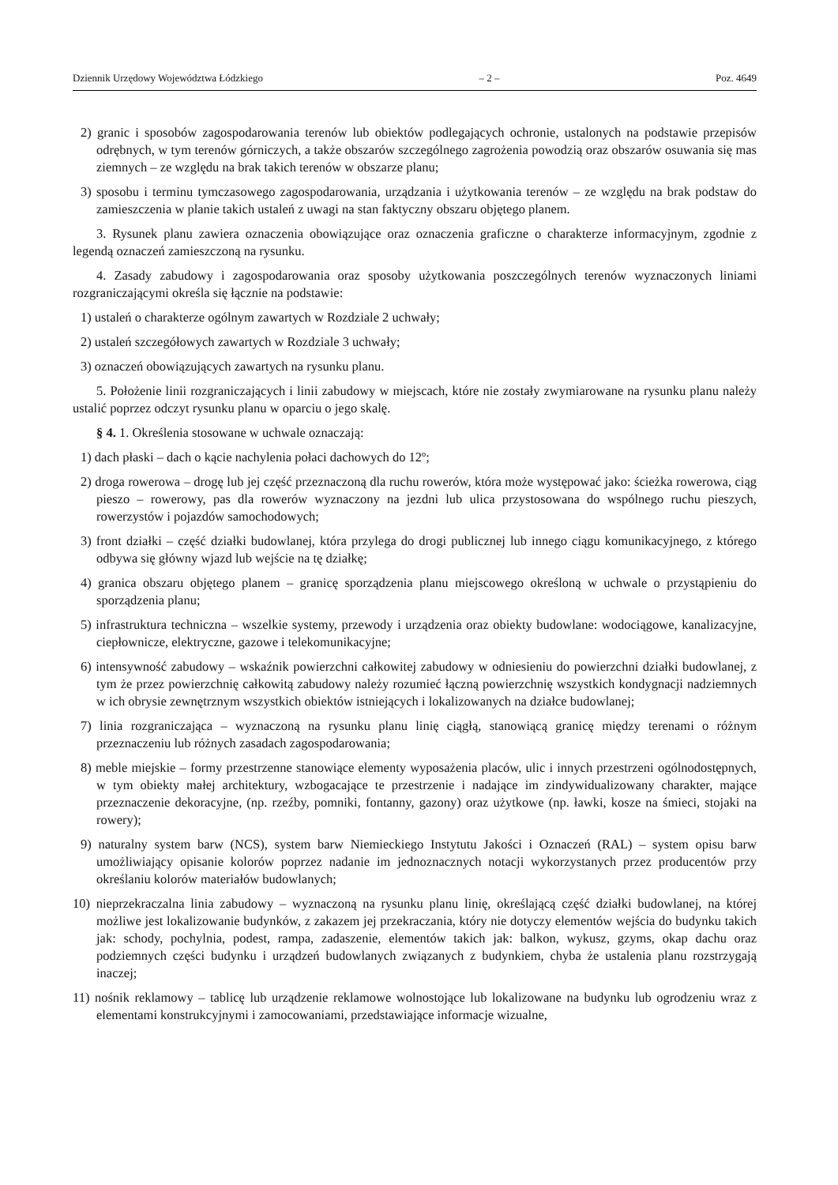Dziennik Urzędowy Województwa Łódzkiego – 2 – Poz. 4649
2) granic i sposobów zagospodarowania terenów lub obiektów podlegających ochronie, ustalonych na podstawie przepisów odrębnych, w tym terenów górniczych, a także obszarów szczególnego zagrożenia powodzią oraz obszarów osuwania się mas ziemnych – ze względu na brak takich terenów w obszarze planu;
3) sposobu i terminu tymczasowego zagospodarowania, urządzania i użytkowania terenów – ze względu na brak podstaw do zamieszczenia w planie takich ustaleń z uwagi na stan faktyczny obszaru objętego planem.
3. Rysunek planu zawiera oznaczenia obowiązujące oraz oznaczenia graficzne o charakterze informacyjnym, zgodnie z legendą oznaczeń zamieszczoną na rysunku.
4. Zasady zabudowy i zagospodarowania oraz sposoby użytkowania poszczególnych terenów wyznaczonych liniami rozgraniczającymi określa się łącznie na podstawie:
1) ustaleń o charakterze ogólnym zawartych w Rozdziale 2 uchwały;
2) ustaleń szczegółowych zawartych w Rozdziale 3 uchwały;
3) oznaczeń obowiązujących zawartych na rysunku planu.
5. Położenie linii rozgraniczających i linii zabudowy w miejscach, które nie zostały zwymiarowane na rysunku planu należy ustalić poprzez odczyt rysunku planu w oparciu o jego skalę.
§ 4. 1. Określenia stosowane w uchwale oznaczają:
1) dach płaski – dach o kącie nachylenia połaci dachowych do 12º;
2) droga rowerowa – drogę lub jej część przeznaczoną dla ruchu rowerów, która może występować jako: ścieżka rowerowa, ciąg pieszo – rowerowy, pas dla rowerów wyznaczony na jezdni lub ulica przystosowana do wspólnego ruchu pieszych, rowerzystów i pojazdów samochodowych;
3) front działki – część działki budowlanej, która przylega do drogi publicznej lub innego ciągu komunikacyjnego, z którego odbywa się główny wjazd lub wejście na tę działkę;
4) granica obszaru objętego planem – granicę sporządzenia planu miejscowego określoną w uchwale o przystąpieniu do sporządzenia planu;
5) infrastruktura techniczna – wszelkie systemy, przewody i urządzenia oraz obiekty budowlane: wodociągowe, kanalizacyjne, ciepłownicze, elektryczne, gazowe i telekomunikacyjne;
6) intensywność zabudowy – wskaźnik powierzchni całkowitej zabudowy w odniesieniu do powierzchni działki budowlanej, z tym że przez powierzchnię całkowitą zabudowy należy rozumieć łączną powierzchnię wszystkich kondygnacji nadziemnych w ich obrysie zewnętrznym wszystkich obiektów istniejących i lokalizowanych na działce budowlanej;
7) linia rozgraniczająca – wyznaczoną na rysunku planu linię ciągłą, stanowiącą granicę między terenami o różnym przeznaczeniu lub różnych zasadach zagospodarowania;
8) meble miejskie – formy przestrzenne stanowiące elementy wyposażenia placów, ulic i innych przestrzeni ogólnodostępnych, w tym obiekty małej architektury, wzbogacające te przestrzenie i nadające im zindywidualizowany charakter, mające przeznaczenie dekoracyjne, (np. rzeźby, pomniki, fontanny, gazony) oraz użytkowe (np. ławki, kosze na śmieci, stojaki na rowery);
9) naturalny system barw (NCS), system barw Niemieckiego Instytutu Jakości i Oznaczeń (RAL) – system opisu barw umożliwiający opisanie kolorów poprzez nadanie im jednoznacznych notacji wykorzystanych przez producentów przy określaniu kolorów materiałów budowlanych;
10) nieprzekraczalna linia zabudowy – wyznaczoną na rysunku planu linię, określającą część działki budowlanej, na której możliwe jest lokalizowanie budynków, z zakazem jej przekraczania, który nie dotyczy elementów wejścia do budynku takich jak: schody, pochylnia, podest, rampa, zadaszenie, elementów takich jak: balkon, wykusz, gzyms, okap dachu oraz podziemnych części budynku i urządzeń budowlanych związanych z budynkiem, chyba że ustalenia planu rozstrzygają inaczej;
11) nośnik reklamowy – tablicę lub urządzenie reklamowe wolnostojące lub lokalizowane na budynku lub ogrodzeniu wraz z elementami konstrukcyjnymi i zamocowaniami, przedstawiające informacje wizualne,